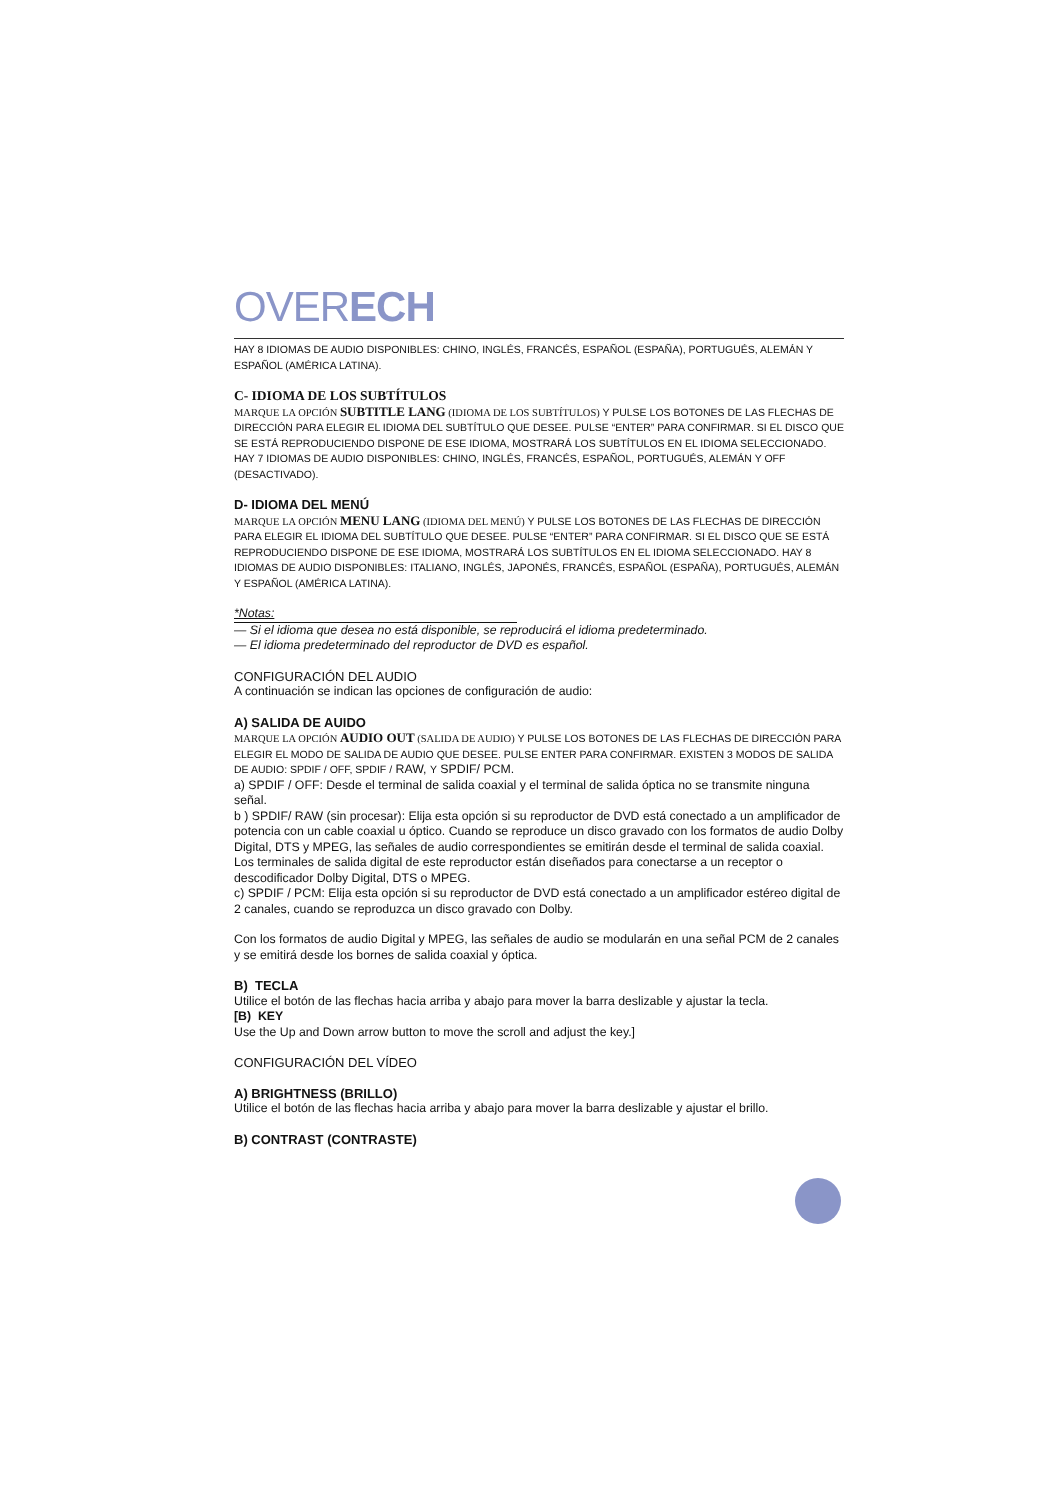OVERECH
HAY 8 IDIOMAS DE AUDIO DISPONIBLES: CHINO, INGLÉS, FRANCÉS, ESPAÑOL (ESPAÑA), PORTUGUÉS, ALEMÁN Y ESPAÑOL (AMÉRICA LATINA).
C- IDIOMA DE LOS SUBTÍTULOS
MARQUE LA OPCIÓN SUBTITLE LANG (IDIOMA DE LOS SUBTÍTULOS) Y PULSE LOS BOTONES DE LAS FLECHAS DE DIRECCIÓN PARA ELEGIR EL IDIOMA DEL SUBTÍTULO QUE DESEE. PULSE “ENTER” PARA CONFIRMAR. SI EL DISCO QUE SE ESTÁ REPRODUCIENDO DISPONE DE ESE IDIOMA, MOSTRARÁ LOS SUBTÍTULOS EN EL IDIOMA SELECCIONADO. HAY 7 IDIOMAS DE AUDIO DISPONIBLES: CHINO, INGLÉS, FRANCÉS, ESPAÑOL, PORTUGUÉS, ALEMÁN Y OFF (DESACTIVADO).
D- IDIOMA DEL MENÚ
MARQUE LA OPCIÓN MENU LANG (IDIOMA DEL MENÚ) Y PULSE LOS BOTONES DE LAS FLECHAS DE DIRECCIÓN PARA ELEGIR EL IDIOMA DEL SUBTÍTULO QUE DESEE. PULSE “ENTER” PARA CONFIRMAR. SI EL DISCO QUE SE ESTÁ REPRODUCIENDO DISPONE DE ESE IDIOMA, MOSTRARÁ LOS SUBTÍTULOS EN EL IDIOMA SELECCIONADO. HAY 8 IDIOMAS DE AUDIO DISPONIBLES: ITALIANO, INGLÉS, JAPONÉS, FRANCÉS, ESPAÑOL (ESPAÑA), PORTUGUÉS, ALEMÁN Y ESPAÑOL (AMÉRICA LATINA).
*Notas:
— Si el idioma que desea no está disponible, se reproducirá el idioma predeterminado.
— El idioma predeterminado del reproductor de DVD es español.
CONFIGURACIÓN DEL AUDIO
A continuación se indican las opciones de configuración de audio:
A) SALIDA DE AUIDO
MARQUE LA OPCIÓN AUDIO OUT (SALIDA DE AUDIO) Y PULSE LOS BOTONES DE LAS FLECHAS DE DIRECCIÓN PARA ELEGIR EL MODO DE SALIDA DE AUDIO QUE DESEE. PULSE ENTER PARA CONFIRMAR. EXISTEN 3 MODOS DE SALIDA DE AUDIO: SPDIF / OFF, SPDIF / RAW, Y SPDIF/ PCM.
a) SPDIF / OFF: Desde el terminal de salida coaxial y el terminal de salida óptica no se transmite ninguna señal.
b ) SPDIF/ RAW (sin procesar): Elija esta opción si su reproductor de DVD está conectado a un amplificador de potencia con un cable coaxial u óptico. Cuando se reproduce un disco gravado con los formatos de audio Dolby Digital, DTS y MPEG, las señales de audio correspondientes se emitirán desde el terminal de salida coaxial. Los terminales de salida digital de este reproductor están diseñados para conectarse a un receptor o descodificador Dolby Digital, DTS o MPEG.
c) SPDIF / PCM: Elija esta opción si su reproductor de DVD está conectado a un amplificador estéreo digital de 2 canales, cuando se reproduzca un disco gravado con Dolby.
Con los formatos de audio Digital y MPEG, las señales de audio se modularán en una señal PCM de 2 canales y se emitirá desde los bornes de salida coaxial y óptica.
B) TECLA
Utilice el botón de las flechas hacia arriba y abajo para mover la barra deslizable y ajustar la tecla.
[B) KEY
Use the Up and Down arrow button to move the scroll and adjust the key.]
CONFIGURACIÓN DEL VÍDEO
A) BRIGHTNESS (BRILLO)
Utilice el botón de las flechas hacia arriba y abajo para mover la barra deslizable y ajustar el brillo.
B) CONTRAST (CONTRASTE)